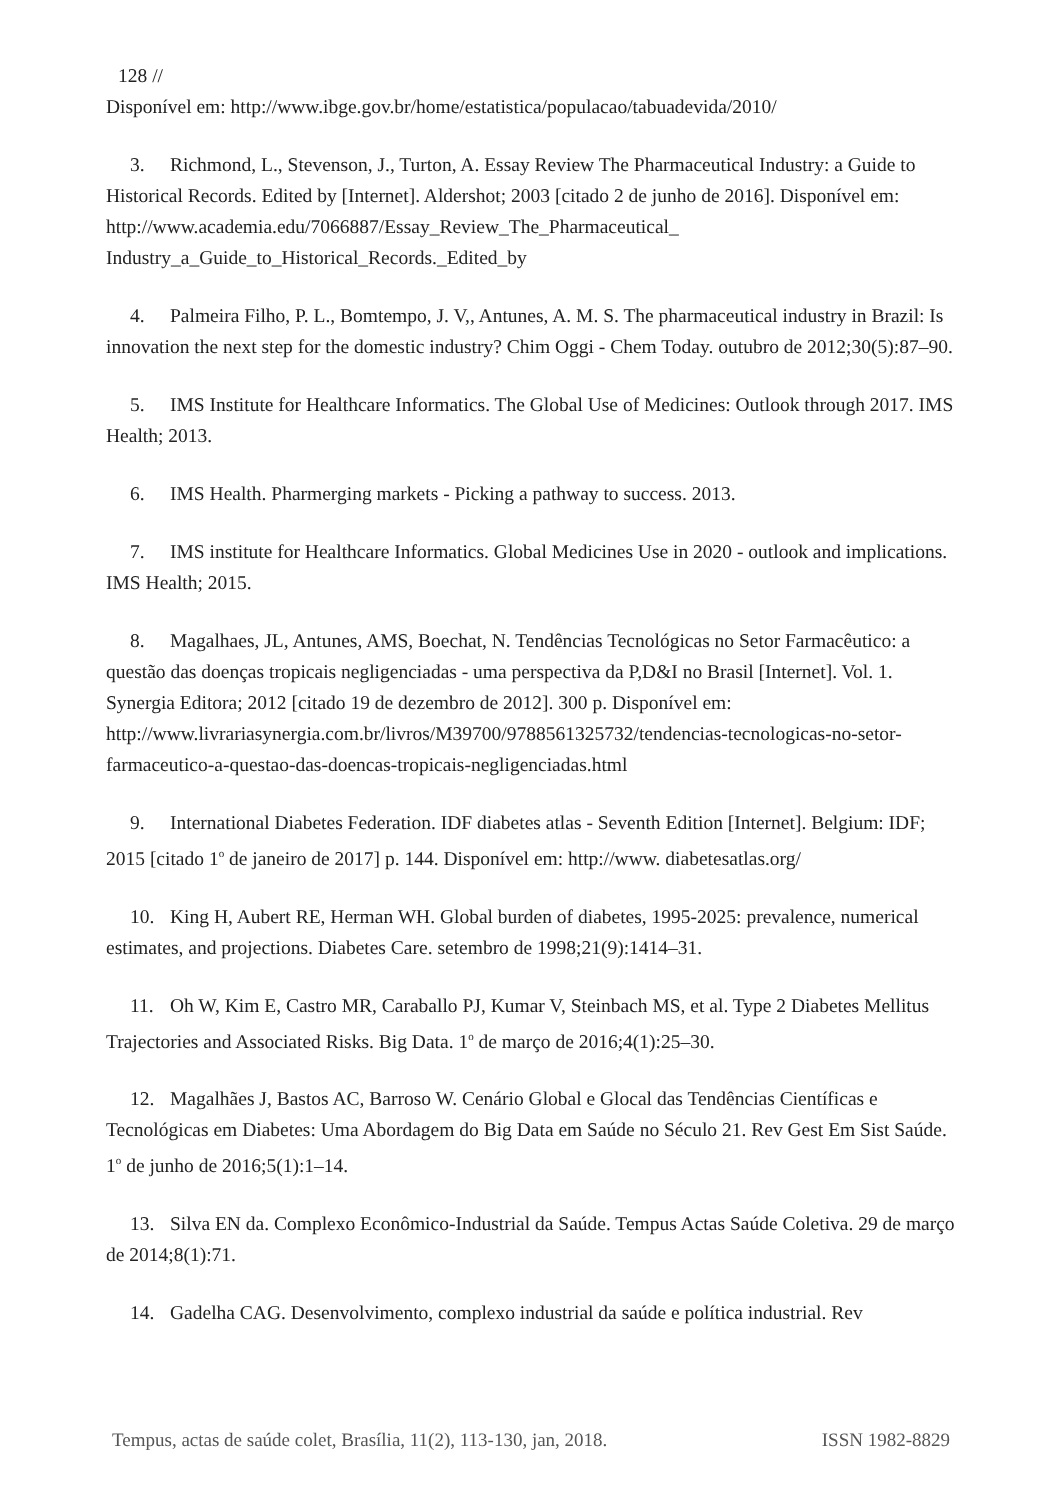128 //
Disponível em: http://www.ibge.gov.br/home/estatistica/populacao/tabuadevida/2010/
3. Richmond, L., Stevenson, J., Turton, A. Essay Review The Pharmaceutical Industry: a Guide to Historical Records. Edited by [Internet]. Aldershot; 2003 [citado 2 de junho de 2016]. Disponível em: http://www.academia.edu/7066887/Essay_Review_The_Pharmaceutical_ Industry_a_Guide_to_Historical_Records._Edited_by
4. Palmeira Filho, P. L., Bomtempo, J. V,, Antunes, A. M. S. The pharmaceutical industry in Brazil: Is innovation the next step for the domestic industry? Chim Oggi - Chem Today. outubro de 2012;30(5):87–90.
5. IMS Institute for Healthcare Informatics. The Global Use of Medicines: Outlook through 2017. IMS Health; 2013.
6. IMS Health. Pharmerging markets - Picking a pathway to success. 2013.
7. IMS institute for Healthcare Informatics. Global Medicines Use in 2020 - outlook and implications. IMS Health; 2015.
8. Magalhaes, JL, Antunes, AMS, Boechat, N. Tendências Tecnológicas no Setor Farmacêutico: a questão das doenças tropicais negligenciadas - uma perspectiva da P,D&I no Brasil [Internet]. Vol. 1. Synergia Editora; 2012 [citado 19 de dezembro de 2012]. 300 p. Disponível em: http://www.livrariasynergia.com.br/livros/M39700/9788561325732/tendencias-tecnologicas-no-setor-farmaceutico-a-questao-das-doencas-tropicais-negligenciadas.html
9. International Diabetes Federation. IDF diabetes atlas - Seventh Edition [Internet]. Belgium: IDF; 2015 [citado 1<sup>o</sup> de janeiro de 2017] p. 144. Disponível em: http://www. diabetesatlas.org/
10. King H, Aubert RE, Herman WH. Global burden of diabetes, 1995-2025: prevalence, numerical estimates, and projections. Diabetes Care. setembro de 1998;21(9):1414–31.
11. Oh W, Kim E, Castro MR, Caraballo PJ, Kumar V, Steinbach MS, et al. Type 2 Diabetes Mellitus Trajectories and Associated Risks. Big Data. 1<sup>o</sup> de março de 2016;4(1):25–30.
12. Magalhães J, Bastos AC, Barroso W. Cenário Global e Glocal das Tendências Científicas e Tecnológicas em Diabetes: Uma Abordagem do Big Data em Saúde no Século 21. Rev Gest Em Sist Saúde. 1<sup>o</sup> de junho de 2016;5(1):1–14.
13. Silva EN da. Complexo Econômico-Industrial da Saúde. Tempus Actas Saúde Coletiva. 29 de março de 2014;8(1):71.
14. Gadelha CAG. Desenvolvimento, complexo industrial da saúde e política industrial. Rev
Tempus, actas de saúde colet, Brasília, 11(2), 113-130, jan, 2018. ISSN 1982-8829